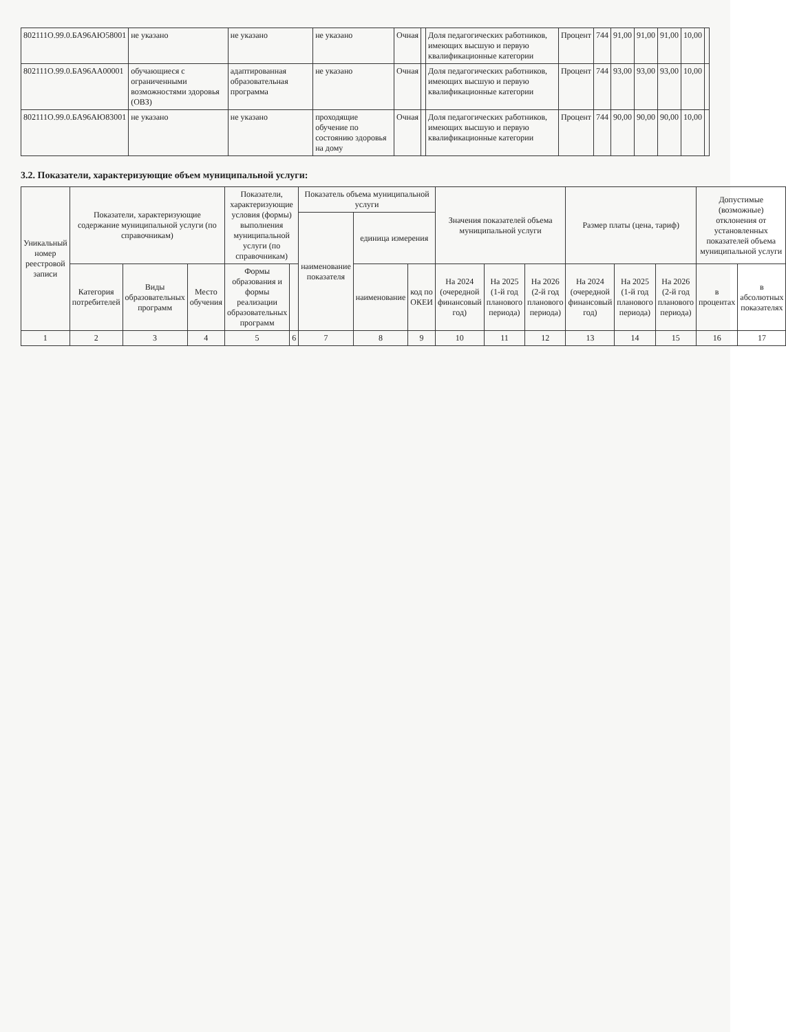| 802111О.99.0.БА96АЮ58001 | не указано | не указано | не указано | Очная | | Доля педагогических работников, имеющих высшую и первую квалификационные категории | Процент | 744 | 91,00 | 91,00 | 91,00 | 10,00 | |
| 802111О.99.0.БА96АА00001 | обучающиеся с ограниченными возможностями здоровья (ОВЗ) | адаптированная образовательная программа | не указано | Очная | | Доля педагогических работников, имеющих высшую и первую квалификационные категории | Процент | 744 | 93,00 | 93,00 | 93,00 | 10,00 | |
| 802111О.99.0.БА96АЮ83001 | не указано | не указано | проходящие обучение по состоянию здоровья на дому | Очная | | Доля педагогических работников, имеющих высшую и первую квалификационные категории | Процент | 744 | 90,00 | 90,00 | 90,00 | 10,00 | |
3.2. Показатели, характеризующие объем муниципальной услуги:
| Уникальный номер реестровой записи | Показатели, характеризующие содержание муниципальной услуги (по справочникам) | | | Показатели, характеризующие условия (формы) выполнения муниципальной услуги (по справочникам) | | Показатель объема муниципальной услуги | | | Значения показателей объема муниципальной услуги | | | Размер платы (цена, тариф) | | | Допустимые (возможные) отклонения от установленных показателей объема муниципальной услуги | |
| --- | --- | --- | --- | --- | --- | --- | --- | --- | --- | --- | --- | --- | --- | --- | --- | --- |
| | | | | | | наименование показателя | единица измерения | | | | | | | | | |
| | Категория потребителей | Виды образовательных программ | Место обучения | Формы образования и формы реализации образовательных программ | | | наименование | код по ОКЕИ | На 2024 (очередной финансовый год) | На 2025 (1-й год планового периода) | На 2026 (2-й год планового периода) | На 2024 (очередной финансовый год) | На 2025 (1-й год планового периода) | На 2026 (2-й год планового периода) | в процентах | в абсолютных показателях |
| 1 | 2 | 3 | 4 | 5 | 6 | 7 | 8 | 9 | 10 | 11 | 12 | 13 | 14 | 15 | 16 | 17 |